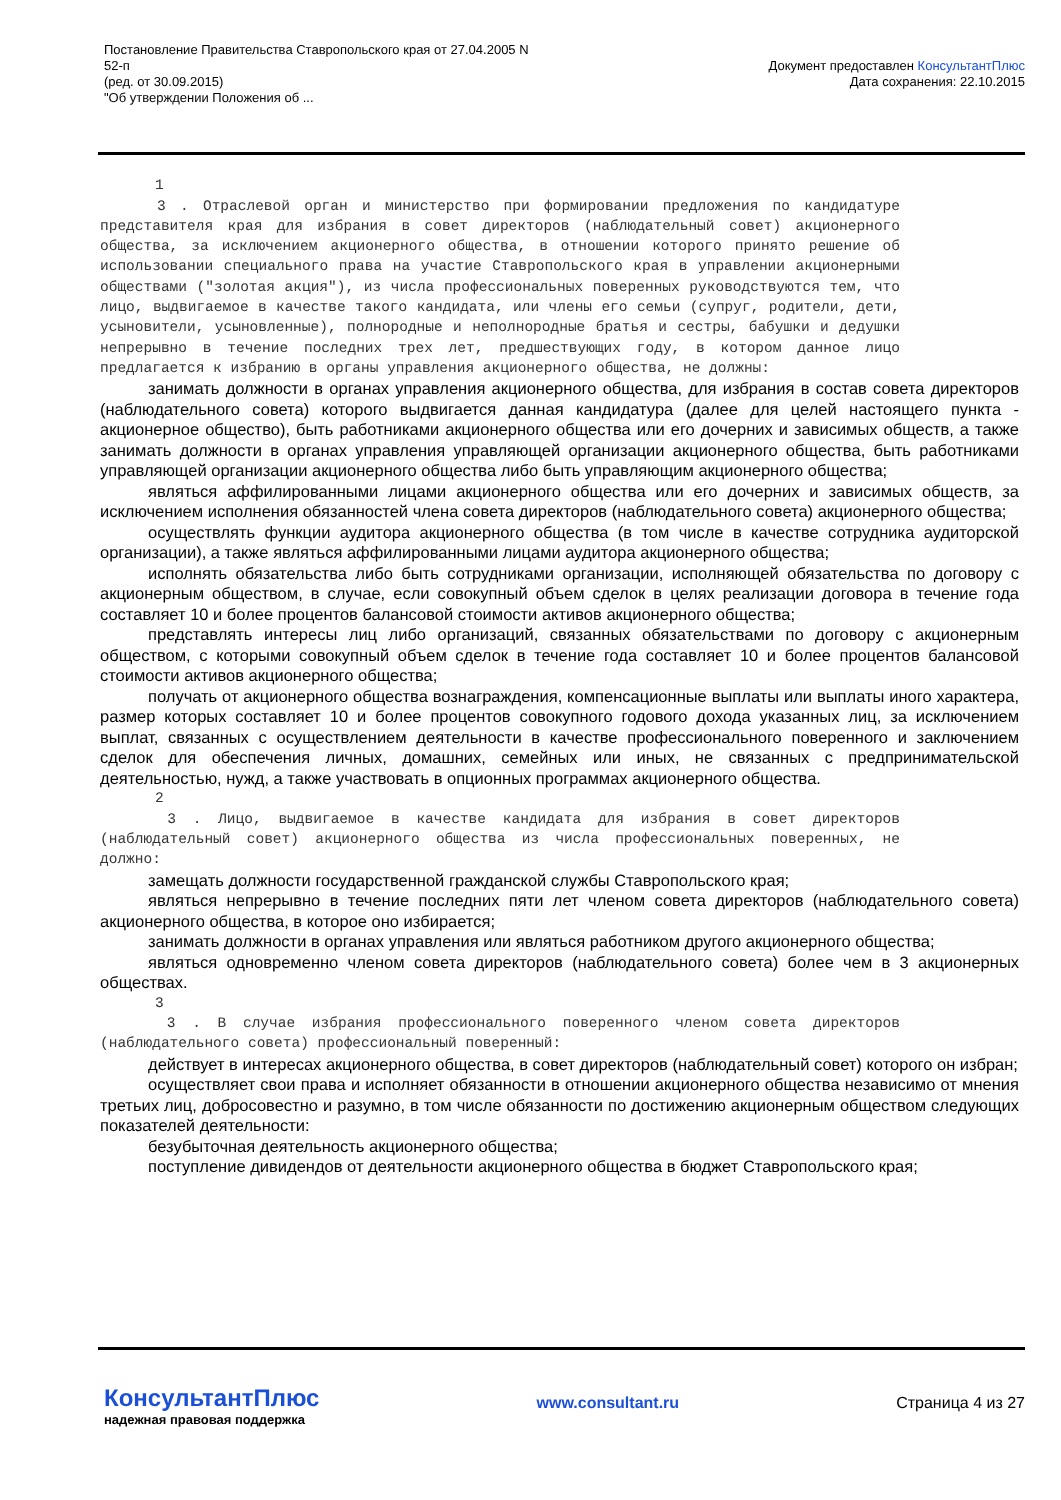Постановление Правительства Ставропольского края от 27.04.2005 N
52-п
(ред. от 30.09.2015)
"Об утверждении Положения об ...
Документ предоставлен КонсультантПлюс
Дата сохранения: 22.10.2015
1
3 . Отраслевой орган и министерство при формировании предложения по кандидатуре представителя края для избрания в совет директоров (наблюдательный совет) акционерного общества, за исключением акционерного общества, в отношении которого принято решение об использовании специального права на участие Ставропольского края в управлении акционерными обществами ("золотая акция"), из числа профессиональных поверенных руководствуются тем, что лицо, выдвигаемое в качестве такого кандидата, или члены его семьи (супруг, родители, дети, усыновители, усыновленные), полнородные и неполнородные братья и сестры, бабушки и дедушки непрерывно в течение последних трех лет, предшествующих году, в котором данное лицо предлагается к избранию в органы управления акционерного общества, не должны:
занимать должности в органах управления акционерного общества, для избрания в состав совета директоров (наблюдательного совета) которого выдвигается данная кандидатура (далее для целей настоящего пункта - акционерное общество), быть работниками акционерного общества или его дочерних и зависимых обществ, а также занимать должности в органах управления управляющей организации акционерного общества, быть работниками управляющей организации акционерного общества либо быть управляющим акционерного общества;
являться аффилированными лицами акционерного общества или его дочерних и зависимых обществ, за исключением исполнения обязанностей члена совета директоров (наблюдательного совета) акционерного общества;
осуществлять функции аудитора акционерного общества (в том числе в качестве сотрудника аудиторской организации), а также являться аффилированными лицами аудитора акционерного общества;
исполнять обязательства либо быть сотрудниками организации, исполняющей обязательства по договору с акционерным обществом, в случае, если совокупный объем сделок в целях реализации договора в течение года составляет 10 и более процентов балансовой стоимости активов акционерного общества;
представлять интересы лиц либо организаций, связанных обязательствами по договору с акционерным обществом, с которыми совокупный объем сделок в течение года составляет 10 и более процентов балансовой стоимости активов акционерного общества;
получать от акционерного общества вознаграждения, компенсационные выплаты или выплаты иного характера, размер которых составляет 10 и более процентов совокупного годового дохода указанных лиц, за исключением выплат, связанных с осуществлением деятельности в качестве профессионального поверенного и заключением сделок для обеспечения личных, домашних, семейных или иных, не связанных с предпринимательской деятельностью, нужд, а также участвовать в опционных программах акционерного общества.
2
3 . Лицо, выдвигаемое в качестве кандидата для избрания в совет директоров (наблюдательный совет) акционерного общества из числа профессиональных поверенных, не должно:
замещать должности государственной гражданской службы Ставропольского края;
являться непрерывно в течение последних пяти лет членом совета директоров (наблюдательного совета) акционерного общества, в которое оно избирается;
занимать должности в органах управления или являться работником другого акционерного общества;
являться одновременно членом совета директоров (наблюдательного совета) более чем в 3 акционерных обществах.
3
3 . В случае избрания профессионального поверенного членом совета директоров (наблюдательного совета) профессиональный поверенный:
действует в интересах акционерного общества, в совет директоров (наблюдательный совет) которого он избран;
осуществляет свои права и исполняет обязанности в отношении акционерного общества независимо от мнения третьих лиц, добросовестно и разумно, в том числе обязанности по достижению акционерным обществом следующих показателей деятельности:
безубыточная деятельность акционерного общества;
поступление дивидендов от деятельности акционерного общества в бюджет Ставропольского края;
КонсультантПлюс
надежная правовая поддержка
www.consultant.ru Страница 4 из 27